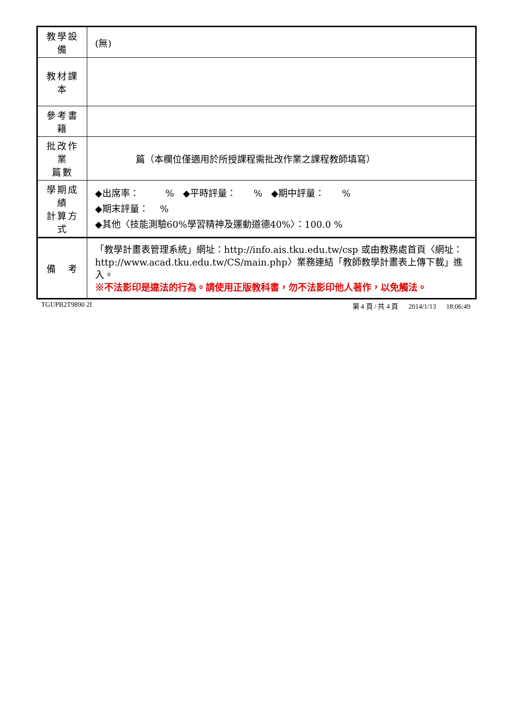| 教學設備 | (無) |
| 教材課本 | |
| 參考書籍 | |
| 批改作業 篇數 | 篇（本欄位僅適用於所授課程需批改作業之課程教師填寫） |
| 學期成績 計算方式 | ◆出席率： % ◆平時評量： % ◆期中評量： % ◆期末評量： % ◆其他〈技能測驗60%學習精神及運動道德40%〉：100.0 % |
| 備 考 | 「教學計畫表管理系統」網址： http://info.ais.tku.edu.tw/csp 或由教務處首頁〈網址： http://www.acad.tku.edu.tw/CS/main.php 〉業務連結「教師教學計畫表上傳下載」進入。 ※不法影印是違法的行為。請使用正版教科書，勿不法影印他人著作，以免觸法。 |
TGUPB2T9890 2I 第 4 頁 / 共 4 頁 2014/1/13 18:06:49